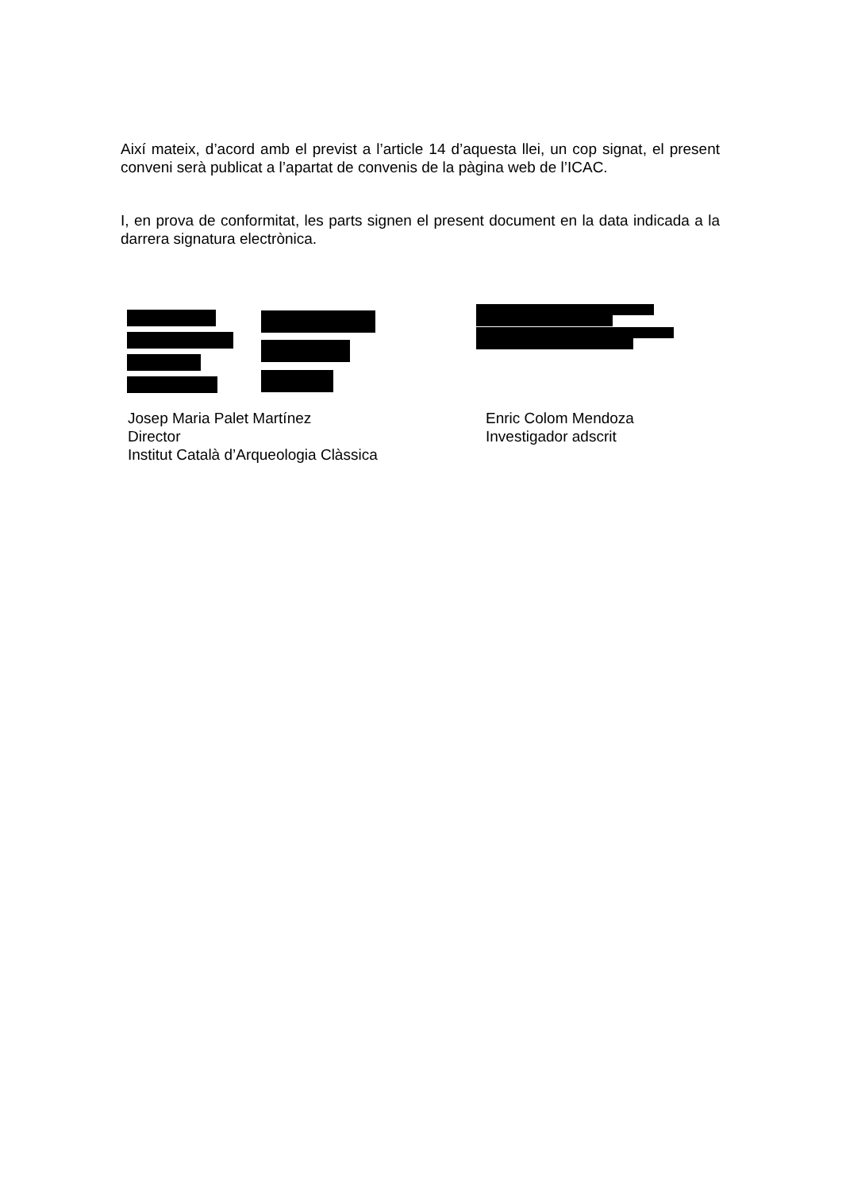Així mateix, d’acord amb el previst a l’article 14 d’aquesta llei, un cop signat, el present conveni serà publicat a l’apartat de convenis de la pàgina web de l’ICAC.
I, en prova de conformitat, les parts signen el present document en la data indicada a la darrera signatura electrònica.
Josep Maria Palet Martínez
Director
Institut Català d’Arqueologia Clàssica
Enric Colom Mendoza
Investigador adscrit